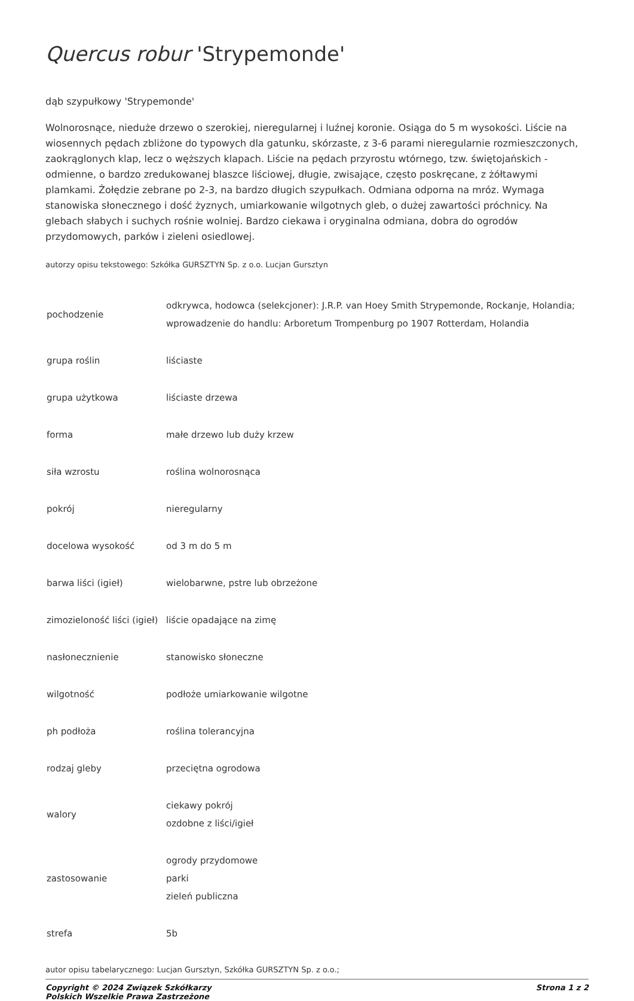Quercus robur 'Strypemonde'
dąb szypułkowy 'Strypemonde'
Wolnorosnące, nieduże drzewo o szerokiej, nieregularnej i luźnej koronie. Osiąga do 5 m wysokości. Liście na wiosennych pędach zbliżone do typowych dla gatunku, skórzaste, z 3-6 parami nieregularnie rozmieszczonych, zaokrąglonych klap, lecz o węższych klapach. Liście na pędach przyrostu wtórnego, tzw. świętojańskich - odmienne, o bardzo zredukowanej blaszce liściowej, długie, zwisające, często poskręcane, z żółtawymi plamkami. Żołędzie zebrane po 2-3, na bardzo długich szypułkach. Odmiana odporna na mróz. Wymaga stanowiska słonecznego i dość żyznych, umiarkowanie wilgotnych gleb, o dużej zawartości próchnicy. Na glebach słabych i suchych rośnie wolniej. Bardzo ciekawa i oryginalna odmiana, dobra do ogrodów przydomowych, parków i zieleni osiedlowej.
autorzy opisu tekstowego: Szkółka GURSZTYN Sp. z o.o. Lucjan Gursztyn
| pochodzenie | odkrywca, hodowca (selekcjoner): J.R.P. van Hoey Smith Strypemonde, Rockanje, Holandia; wprowadzenie do handlu: Arboretum Trompenburg po 1907 Rotterdam, Holandia |
| grupa roślin | liściaste |
| grupa użytkowa | liściaste drzewa |
| forma | małe drzewo lub duży krzew |
| siła wzrostu | roślina wolnorosnąca |
| pokrój | nieregularny |
| docelowa wysokość | od 3 m do 5 m |
| barwa liści (igieł) | wielobarwne, pstre lub obrzeżone |
| zimozieloność liści (igieł) | liście opadające na zimę |
| nasłonecznienie | stanowisko słoneczne |
| wilgotność | podłoże umiarkowanie wilgotne |
| ph podłoża | roślina tolerancyjna |
| rodzaj gleby | przeciętna ogrodowa |
| walory | ciekawy pokrój ozdobne z liści/igieł |
| zastosowanie | ogrody przydomowe parki zieleń publiczna |
| strefa | 5b |
autor opisu tabelarycznego: Lucjan Gursztyn, Szkółka GURSZTYN Sp. z o.o.;
Copyright © 2024 Związek Szkółkarzy
Polskich Wszelkie Prawa Zastrzeżone
Strona 1 z 2